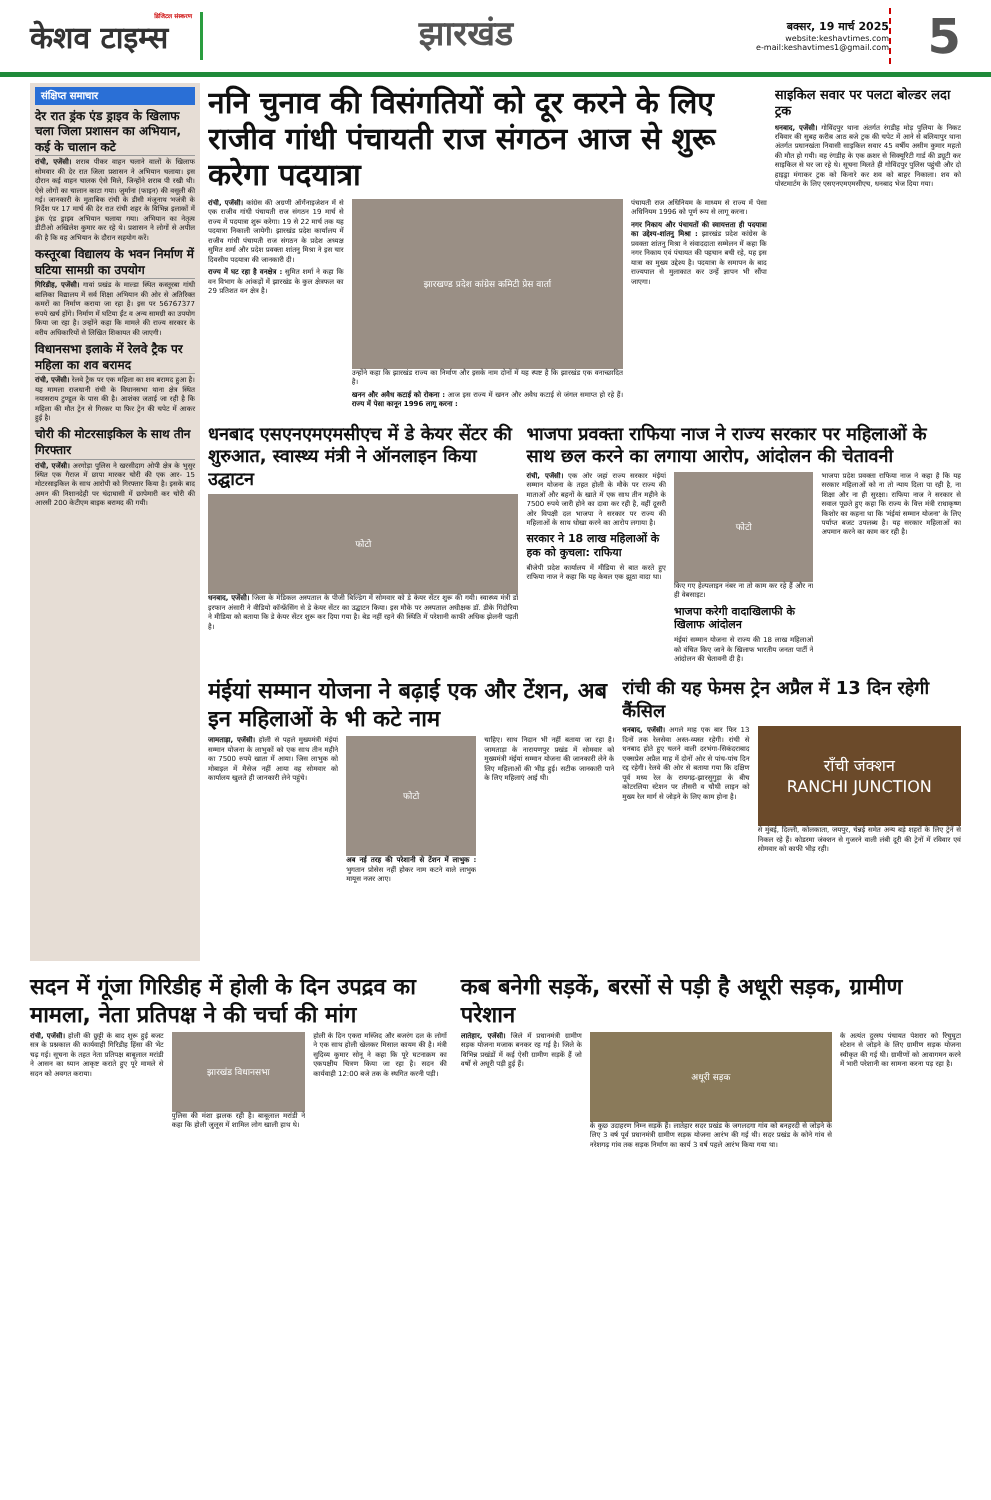डिजिटल संस्करण
केशव टाइम्स
झारखंड
बक्सर, 19 मार्च 2025
website:keshavtimes.com
e-mail:keshavtimes1@gmail.com
5
संक्षिप्त समाचार
देर रात ड्रंक एंड ड्राइव के खिलाफ चला जिला प्रशासन का अभियान, कई के चालान कटे
रांची, एजेंसी। शराब पीकर वाहन चलाने वालों के खिलाफ सोमवार की देर रात जिला प्रशासन ने अभियान चलाया। इस दौरान कई वाहन चालक ऐसे मिले, जिन्होंने शराब पी रखी थी। ऐसे लोगों का चालान काटा गया। जुर्माना (फाइन) की वसूली की गई। जानकारी के मुताबिक रांची के डीसी मंजूनाथ भजंत्री के निर्देश पर 17 मार्च की देर रात रांची शहर के विभिन्न इलाकों में ड्रंक एंड ड्राइव अभियान चलाया गया। अभियान का नेतृत्व डीटीओ अखिलेश कुमार कर रहे थे। प्रशासन ने लोगों से अपील की है कि वह अभियान के दौरान सहयोग करें।
कस्तूरबा विद्यालय के भवन निर्माण में घटिया सामग्री का उपयोग
गिरिडीह, एजेंसी। गावां प्रखंड के माल्डा स्थित कस्तूरबा गांधी बालिका विद्यालय में सर्व शिक्षा अभियान की ओर से अतिरिक्त कमरों का निर्माण कराया जा रहा है। इस पर 56767377 रुपये खर्च होंगे। निर्माण में घटिया ईंट व अन्य सामग्री का उपयोग किया जा रहा है। उन्होंने कहा कि मामले की राज्य सरकार के वरीय अधिकारियों से लिखित शिकायत की जाएगी।
विधानसभा इलाके में रेलवे ट्रैक पर महिला का शव बरामद
रांची, एजेंसी। रेलवे ट्रैक पर एक महिला का शव बरामद हुआ है। यह मामला राजधानी रांची के विधानसभा थाना क्षेत्र स्थित नयासराय टुण्डूल के पास की है। आशंका जताई जा रही है कि महिला की मौत ट्रेन से गिरकर या फिर ट्रेन की चपेट में आकर हुई है।
चोरी की मोटरसाइकिल के साथ तीन गिरफ्तार
रांची, एजेंसी। अरगोड़ा पुलिस ने खरसीदाग ओपी क्षेत्र के भुसुर स्थित एक गैराज में छापा मारकर चोरी की एक आर- 15 मोटरसाइकिल के साथ आरोपी को गिरफ्तार किया है। इसके बाद अमन की निशानदेही पर चंदाघासी में छापेमारी कर चोरी की आरसी 200 केटीएम बाइक बरामद की गयी।
ननि चुनाव की विसंगतियों को दूर करने के लिए राजीव गांधी पंचायती राज संगठन आज से शुरू करेगा पदयात्रा
रांची, एजेंसी। कांग्रेस की अग्रणी ऑर्गेनाइजेशन में से एक राजीव गांधी पंचायती राज संगठन 19 मार्च से राज्य में पदयात्रा शुरू करेगा। 19 से 22 मार्च तक यह पदयात्रा निकाली जायेगी। झारखंड प्रदेश कार्यालय में राजीव गांधी पंचायती राज संगठन के प्रदेश अध्यक्ष सुमित शर्मा और प्रदेश प्रवक्ता शांतनु मिश्रा ने इस चार दिवसीय पदयात्रा की जानकारी दी।
राज्य में घट रहा है वनक्षेत्र : सुमित शर्मा ने कहा कि वन विभाग के आंकड़ों में झारखंड के कुल क्षेत्रफल का 29 प्रतिशत वन क्षेत्र है।
झारखण्ड प्रदेश कांग्रेस कमिटी प्रेस वार्ता
उन्होंने कहा कि झारखंड राज्य का निर्माण और इसके नाम दोनों में यह स्पष्ट है कि झारखंड एक वनाच्छादित है।
खनन और अवैध कटाई को रोकना : आज इस राज्य में खनन और अवैध कटाई से जंगल समाप्त हो रहे हैं। राज्य में पेसा कानून 1996 लागू करना :
पंचायती राज अधिनियम के माध्यम से राज्य में पेसा अधिनियम 1996 को पूर्ण रूप से लागू करना।
नगर निकाय और पंचायतों की स्वायत्तता ही पदयात्रा का उद्देश्य-शांतनु मिश्रा : झारखंड प्रदेश कांग्रेस के प्रवक्ता शांतनु मिश्रा ने संवाददाता सम्मेलन में कहा कि नगर निकाय एवं पंचायत की पहचान बची रहे, यह इस यात्रा का मुख्य उद्देश्य है। पदयात्रा के समापन के बाद राज्यपाल से मुलाकात कर उन्हें ज्ञापन भी सौंपा जाएगा।
साइकिल सवार पर पलटा बोल्डर लदा ट्रक
धनबाद, एजेंसी। गोविंदपुर थाना अंतर्गत रंगडीह मोड़ पुलिया के निकट रविवार की सुबह करीब आठ बजे ट्रक की चपेट में आने से बलियापुर थाना अंतर्गत प्रधानखंता निवासी साइकिल सवार 45 वर्षीय असीम कुमार महतो की मौत हो गयी। वह रंगडीह के एक क्रशर से सिक्यूरिटी गार्ड की ड्यूटी कर साइकिल से घर जा रहे थे। सूचना मिलते ही गोविंदपुर पुलिस पहुंची और दो हाइड्रा मंगाकर ट्रक को किनारे कर शव को बाहर निकाला। शव को पोस्टमार्टम के लिए एसएनएमएमसीएच, धनबाद भेज दिया गया।
धनबाद एसएनएमएमसीएच में डे केयर सेंटर की शुरुआत, स्वास्थ्य मंत्री ने ऑनलाइन किया उद्घाटन
फोटो
धनबाद, एजेंसी। जिला के मेडिकल अस्पताल के पीजी बिल्डिंग में सोमवार को डे केयर सेंटर शुरू की गयी। स्वास्थ्य मंत्री डॉ इरफान अंसारी ने वीडियो कॉन्फ्रेंसिंग से डे केयर सेंटर का उद्घाटन किया। इस मौके पर अस्पताल अधीक्षक डॉ. डीके गिंदोरिया ने मीडिया को बताया कि डे केयर सेंटर शुरू कर दिया गया है। बेड नहीं रहने की स्थिति में परेशानी काफी अधिक झेलनी पड़ती है।
भाजपा प्रवक्ता राफिया नाज ने राज्य सरकार पर महिलाओं के साथ छल करने का लगाया आरोप, आंदोलन की चेतावनी
रांची, एजेंसी। एक ओर जहां राज्य सरकार मंईयां सम्मान योजना के तहत होली के मौके पर राज्य की माताओं और बहनों के खाते में एक साथ तीन महीने के 7500 रुपये जारी होने का दावा कर रही है, वहीं दूसरी ओर विपक्षी दल भाजपा ने सरकार पर राज्य की महिलाओं के साथ धोखा करने का आरोप लगाया है।
सरकार ने 18 लाख महिलाओं के हक को कुचला: राफिया
बीजेपी प्रदेश कार्यालय में मीडिया से बात करते हुए राफिया नाज ने कहा कि यह केवल एक झूठा वादा था।
फोटो
किए गए हेल्पलाइन नंबर ना तो काम कर रहे हैं और ना ही वेबसाइट।
भाजपा करेगी वादाखिलाफी के खिलाफ आंदोलन
मंईयां सम्मान योजना से राज्य की 18 लाख महिलाओं को वंचित किए जाने के खिलाफ भारतीय जनता पार्टी ने आंदोलन की चेतावनी दी है।
भाजपा प्रदेश प्रवक्ता राफिया नाज ने कहा है कि यह सरकार महिलाओं को ना तो न्याय दिला पा रही है, ना शिक्षा और ना ही सुरक्षा। राफिया नाज ने सरकार से सवाल पूछते हुए कहा कि राज्य के वित्त मंत्री राधाकृष्ण किशोर का कहना था कि 'मंईयां सम्मान योजना' के लिए पर्याप्त बजट उपलब्ध है। यह सरकार महिलाओं का अपमान करने का काम कर रही है।
मंईयां सम्मान योजना ने बढ़ाई एक और टेंशन, अब इन महिलाओं के भी कटे नाम
जामताड़ा, एजेंसी। होली से पहले मुख्यमंत्री मंईयां सम्मान योजना के लाभुकों को एक साथ तीन महीने का 7500 रुपये खाता में आया। जिस लाभुक को मोबाइल में मैसेज नहीं आया वह सोमवार को कार्यालय खुलते ही जानकारी लेने पहुंचे।
फोटो
अब नई तरह की परेशानी से टेंशन में लाभुक : भुगतान प्रोसेस नहीं होकर नाम कटने वाले लाभुक मायूस नजर आए।
चाहिए। साथ निदान भी नहीं बताया जा रहा है। जामताड़ा के नारायणपुर प्रखंड में सोमवार को मुख्यमंत्री मंईयां सम्मान योजना की जानकारी लेने के लिए महिलाओं की भीड़ हुई। सटीक जानकारी पाने के लिए महिलाएं आई थी।
रांची की यह फेमस ट्रेन अप्रैल में 13 दिन रहेगी कैंसिल
धनबाद, एजेंसी। अगले माह एक बार फिर 13 दिनों तक रेलसेवा अस्त-व्यस्त रहेगी। रांची से धनबाद होते हुए चलने वाली दरभंगा-सिकंदराबाद एक्सप्रेस अप्रैल माह में दोनों ओर से पांच-पांच दिन रद्द रहेगी। रेलवे की ओर से बताया गया कि दक्षिण पूर्व मध्य रेल के रायगढ़-झारसुगुड़ा के बीच कोटरलिया स्टेशन पर तीसरी व चौथी लाइन को मुख्य रेल मार्ग से जोड़ने के लिए काम होना है।
राँची जंक्शन
RANCHI JUNCTION
से मुंबई, दिल्ली, कोलकाता, जयपुर, चेन्नई समेत अन्य बड़े शहरों के लिए ट्रेनें से निकल रहे हैं। कोडरमा जंक्शन से गुजरने वाली लंबी दूरी की ट्रेनों में रविवार एवं सोमवार को काफी भीड़ रही।
सदन में गूंजा गिरिडीह में होली के दिन उपद्रव का मामला, नेता प्रतिपक्ष ने की चर्चा की मांग
रांची, एजेंसी। होली की छुट्टी के बाद शुरू हुई बजट सत्र के प्रश्नकाल की कार्यवाही गिरिडीह हिंसा की भेंट चढ़ गई। सूचना के तहत नेता प्रतिपक्ष बाबूलाल मरांडी ने आसन का ध्यान आकृष्ट कराते हुए पूरे मामले से सदन को अवगत कराया।
झारखंड विधानसभा
पुलिस की मंशा झलक रही है। बाबूलाल मरांडी ने कहा कि होली जुलूस में शामिल लोग खाली हाथ थे।
होली के दिन एकरा मस्जिद और बजरंग दल के लोगों ने एक साथ होली खेलकर मिसाल कायम की है। मंत्री सुदिव्य कुमार सोनू ने कहा कि पूरे घटनाक्रम का एकपक्षीय चित्रण किया जा रहा है। सदन की कार्यवाही 12:00 बजे तक के स्थगित करनी पड़ी।
कब बनेगी सड़कें, बरसों से पड़ी है अधूरी सड़क, ग्रामीण परेशान
लातेहार, एजेंसी। जिले में प्रधानमंत्री ग्रामीण सड़क योजना मजाक बनकर रह गई है। जिले के विभिन्न प्रखंडों में कई ऐसी ग्रामीण सड़कें हैं जो वर्षों से अधूरी पड़ी हुई हैं।
अधूरी सड़क
के कुछ उदाहरण निम्न सड़कें हैं। लातेहार सदर प्रखंड के जगलदगा गांव को बनहरदी से जोड़ने के लिए 3 वर्ष पूर्व प्रधानमंत्री ग्रामीण सड़क योजना आरंभ की गई थी। सदर प्रखंड के कोने गांव से नरेशगढ़ गांव तक सड़क निर्माण का कार्य 3 वर्ष पहले आरंभ किया गया था।
के अत्यंत दुरस्थ पंचायत पेशरार को रिचुघुटा स्टेशन से जोड़ने के लिए ग्रामीण सड़क योजना स्वीकृत की गई थी। ग्रामीणों को आवागमन करने में भारी परेशानी का सामना करना पड़ रहा है।